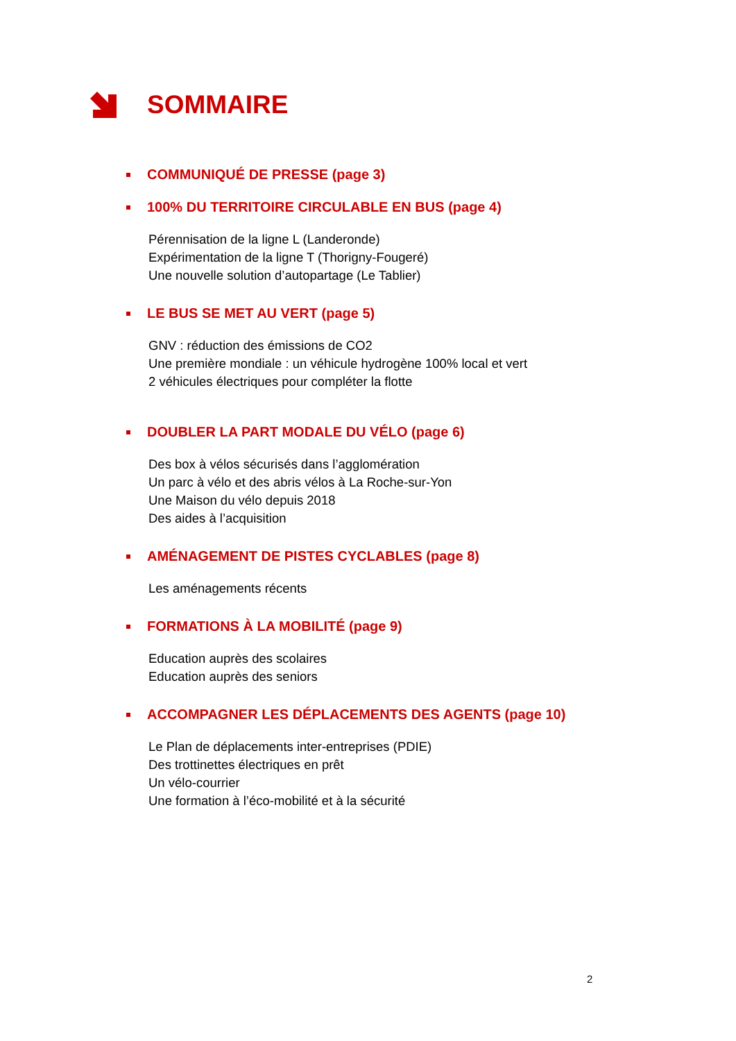SOMMAIRE
COMMUNIQUÉ DE PRESSE (page 3)
100% DU TERRITOIRE CIRCULABLE EN BUS (page 4)
Pérennisation de la ligne L (Landeronde)
Expérimentation de la ligne T (Thorigny-Fougeré)
Une nouvelle solution d’autopartage (Le Tablier)
LE BUS SE MET AU VERT (page 5)
GNV : réduction des émissions de CO2
Une première mondiale : un véhicule hydrogène 100% local et vert
2 véhicules électriques pour compléter la flotte
DOUBLER LA PART MODALE DU VÉLO (page 6)
Des box à vélos sécurisés dans l’agglomération
Un parc à vélo et des abris vélos à La Roche-sur-Yon
Une Maison du vélo depuis 2018
Des aides à l’acquisition
AMÉNAGEMENT DE PISTES CYCLABLES (page 8)
Les aménagements récents
FORMATIONS À LA MOBILITÉ (page 9)
Education auprès des scolaires
Education auprès des seniors
ACCOMPAGNER LES DÉPLACEMENTS DES AGENTS (page 10)
Le Plan de déplacements inter-entreprises (PDIE)
Des trottinettes électriques en prêt
Un vélo-courrier
Une formation à l’éco-mobilité et à la sécurité
2